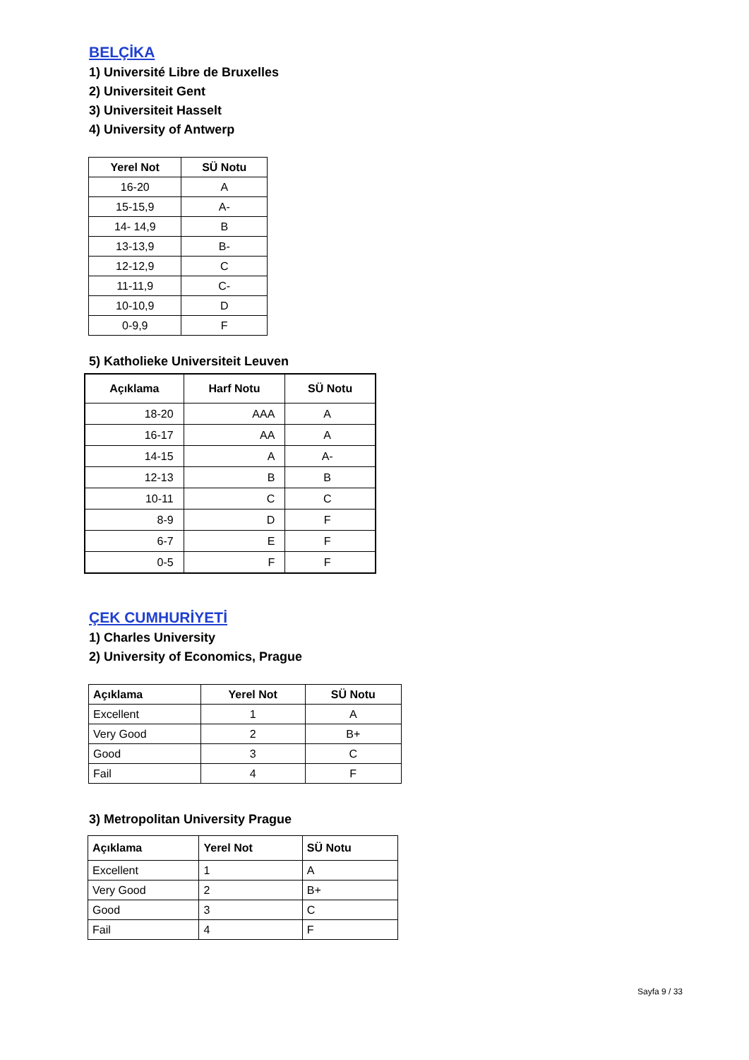BELÇİKA
1) Université Libre de Bruxelles
2) Universiteit Gent
3) Universiteit Hasselt
4) University of Antwerp
| Yerel Not | SÜ Notu |
| --- | --- |
| 16-20 | A |
| 15-15,9 | A- |
| 14- 14,9 | B |
| 13-13,9 | B- |
| 12-12,9 | C |
| 11-11,9 | C- |
| 10-10,9 | D |
| 0-9,9 | F |
5) Katholieke Universiteit Leuven
| Açıklama | Harf Notu | SÜ Notu |
| --- | --- | --- |
| 18-20 | AAA | A |
| 16-17 | AA | A |
| 14-15 | A | A- |
| 12-13 | B | B |
| 10-11 | C | C |
| 8-9 | D | F |
| 6-7 | E | F |
| 0-5 | F | F |
ÇEK CUMHURİYETİ
1) Charles University
2) University of Economics, Prague
| Açıklama | Yerel Not | SÜ Notu |
| --- | --- | --- |
| Excellent | 1 | A |
| Very Good | 2 | B+ |
| Good | 3 | C |
| Fail | 4 | F |
3) Metropolitan University Prague
| Açıklama | Yerel Not | SÜ Notu |
| --- | --- | --- |
| Excellent | 1 | A |
| Very Good | 2 | B+ |
| Good | 3 | C |
| Fail | 4 | F |
Sayfa 9 / 33